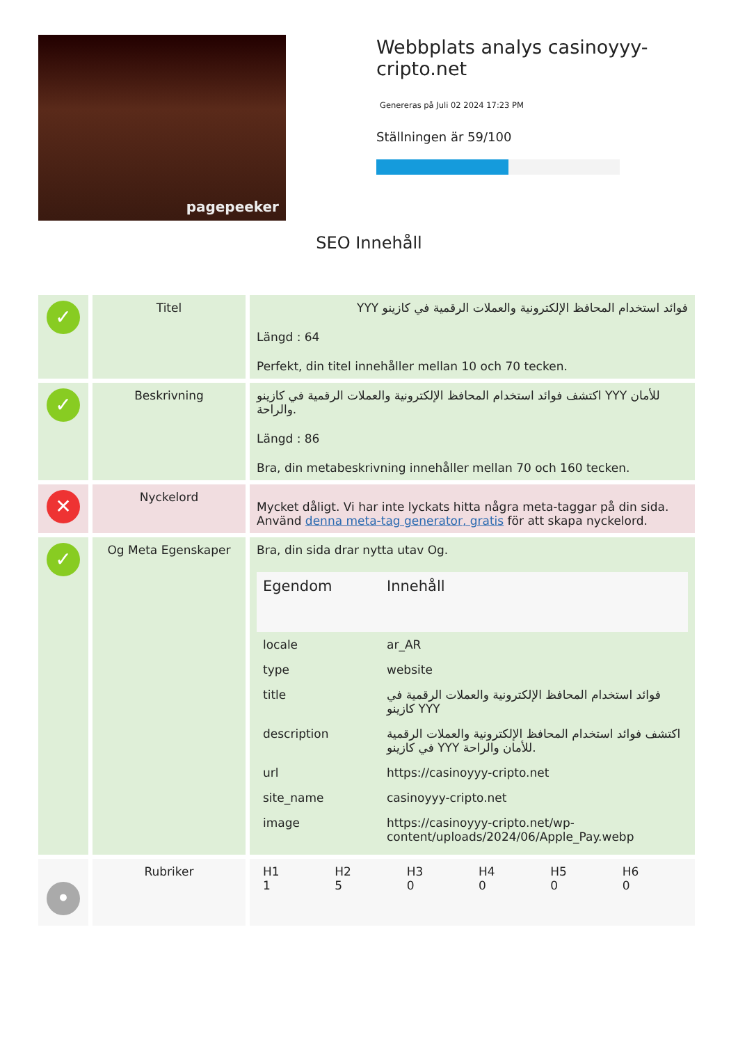pagepeeker
Webbplats analys casinoyyy-cripto.net
Genereras på Juli 02 2024 17:23 PM
Ställningen är 59/100
SEO Innehåll
| ✓ | Titel | فوائد استخدام المحافظ الإلكترونية والعملات الرقمية في كازينو YYY Längd : 64 Perfekt, din titel innehåller mellan 10 och 70 tecken. |
| ✓ | Beskrivning | اكتشف فوائد استخدام المحافظ الإلكترونية والعملات الرقمية في كازينو YYY للأمان والراحة. Längd : 86 Bra, din metabeskrivning innehåller mellan 70 och 160 tecken. |
| ✕ | Nyckelord | Mycket dåligt. Vi har inte lyckats hitta några meta-taggar på din sida. Använd denna meta-tag generator, gratis för att skapa nyckelord. |
| ✓ | Og Meta Egenskaper | Bra, din sida drar nytta utav Og. / Egendom / Innehåll / / --- / --- / / locale / ar_AR / / type / website / / title / فوائد استخدام المحافظ الإلكترونية والعملات الرقمية في كازينو YYY / / description / اكتشف فوائد استخدام المحافظ الإلكترونية والعملات الرقمية في كازينو YYY للأمان والراحة. / / url / https://casinoyyy-cripto.net / / site_name / casinoyyy-cripto.net / / image / https://casinoyyy-cripto.net/wp-content/uploads/2024/06/Apple_Pay.webp / |
| • | Rubriker | / H1 / H2 / H3 / H4 / H5 / H6 / / 1 / 5 / 0 / 0 / 0 / 0 / |